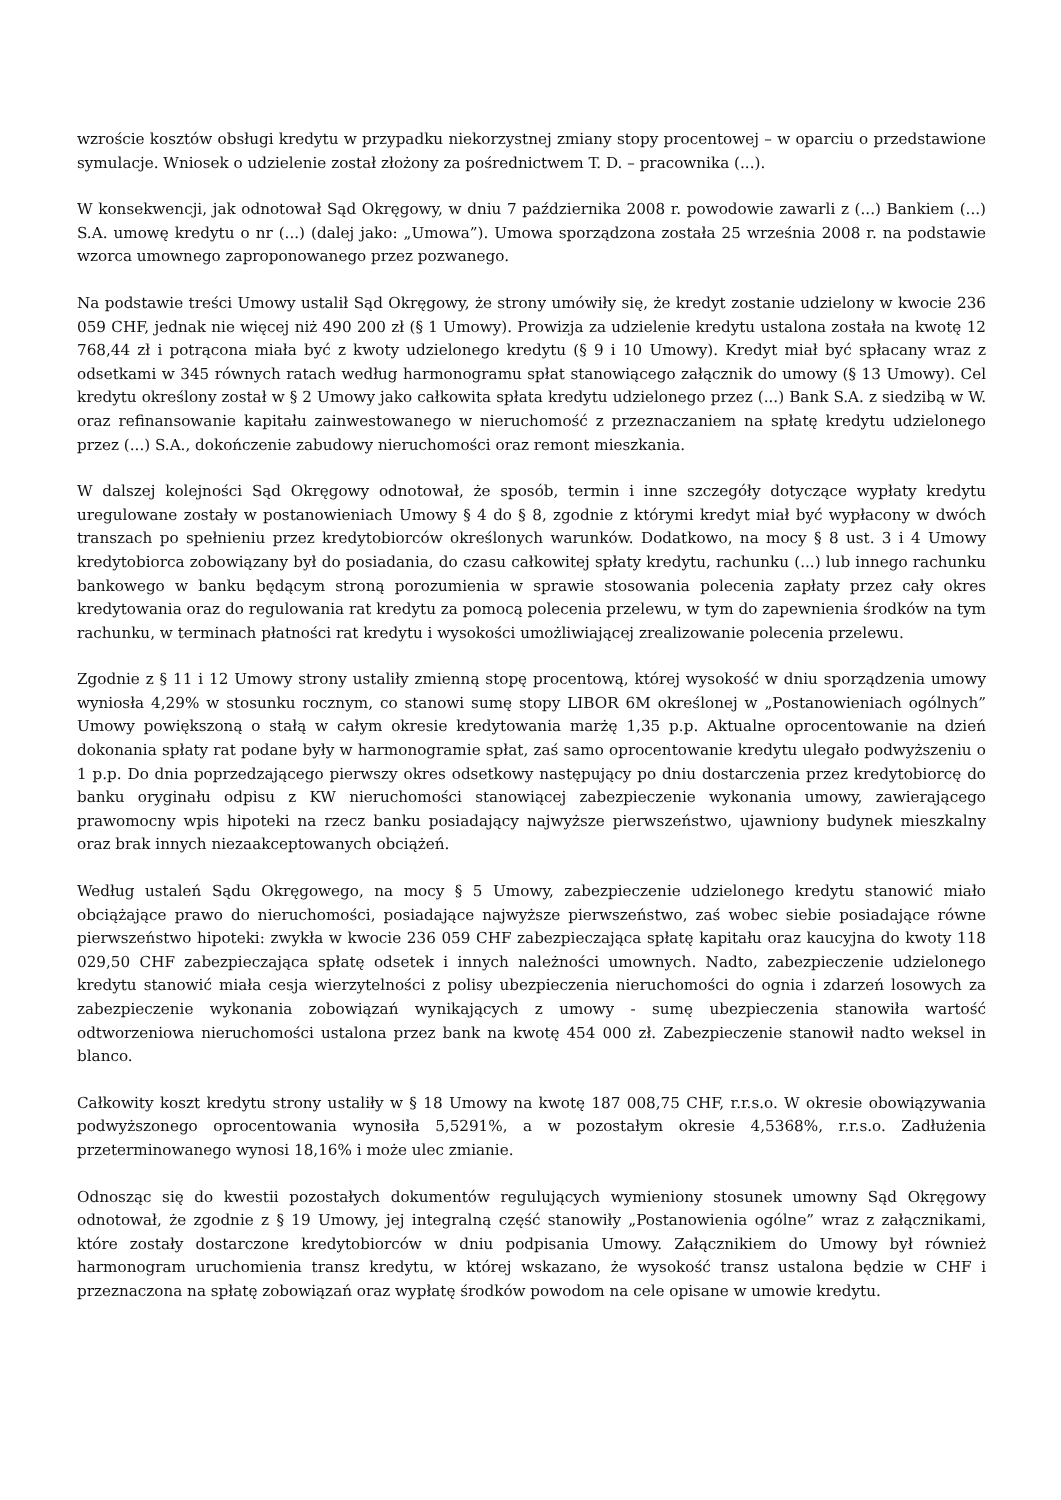wzroście kosztów obsługi kredytu w przypadku niekorzystnej zmiany stopy procentowej – w oparciu o przedstawione symulacje. Wniosek o udzielenie został złożony za pośrednictwem T. D. – pracownika (...).
W konsekwencji, jak odnotował Sąd Okręgowy, w dniu 7 października 2008 r. powodowie zawarli z (...) Bankiem (...) S.A. umowę kredytu o nr (...) (dalej jako: „Umowa”). Umowa sporządzona została 25 września 2008 r. na podstawie wzorca umownego zaproponowanego przez pozwanego.
Na podstawie treści Umowy ustalił Sąd Okręgowy, że strony umówiły się, że kredyt zostanie udzielony w kwocie 236 059 CHF, jednak nie więcej niż 490 200 zł (§ 1 Umowy). Prowizja za udzielenie kredytu ustalona została na kwotę 12 768,44 zł i potrącona miała być z kwoty udzielonego kredytu (§ 9 i 10 Umowy). Kredyt miał być spłacany wraz z odsetkami w 345 równych ratach według harmonogramu spłat stanowiącego załącznik do umowy (§ 13 Umowy). Cel kredytu określony został w § 2 Umowy jako całkowita spłata kredytu udzielonego przez (...) Bank S.A. z siedzibą w W. oraz refinansowanie kapitału zainwestowanego w nieruchomość z przeznaczaniem na spłatę kredytu udzielonego przez (...) S.A., dokończenie zabudowy nieruchomości oraz remont mieszkania.
W dalszej kolejności Sąd Okręgowy odnotował, że sposób, termin i inne szczegóły dotyczące wypłaty kredytu uregulowane zostały w postanowieniach Umowy § 4 do § 8, zgodnie z którymi kredyt miał być wypłacony w dwóch transzach po spełnieniu przez kredytobiorców określonych warunków. Dodatkowo, na mocy § 8 ust. 3 i 4 Umowy kredytobiorca zobowiązany był do posiadania, do czasu całkowitej spłaty kredytu, rachunku (...) lub innego rachunku bankowego w banku będącym stroną porozumienia w sprawie stosowania polecenia zapłaty przez cały okres kredytowania oraz do regulowania rat kredytu za pomocą polecenia przelewu, w tym do zapewnienia środków na tym rachunku, w terminach płatności rat kredytu i wysokości umożliwiającej zrealizowanie polecenia przelewu.
Zgodnie z § 11 i 12 Umowy strony ustaliły zmienną stopę procentową, której wysokość w dniu sporządzenia umowy wyniosła 4,29% w stosunku rocznym, co stanowi sumę stopy LIBOR 6M określonej w „Postanowieniach ogólnych” Umowy powiększoną o stałą w całym okresie kredytowania marżę 1,35 p.p. Aktualne oprocentowanie na dzień dokonania spłaty rat podane były w harmonogramie spłat, zaś samo oprocentowanie kredytu ulegało podwyższeniu o 1 p.p. Do dnia poprzedzającego pierwszy okres odsetkowy następujący po dniu dostarczenia przez kredytobiorcę do banku oryginału odpisu z KW nieruchomości stanowiącej zabezpieczenie wykonania umowy, zawierającego prawomocny wpis hipoteki na rzecz banku posiadający najwyższe pierwszeństwo, ujawniony budynek mieszkalny oraz brak innych niezaakceptowanych obciążeń.
Według ustaleń Sądu Okręgowego, na mocy § 5 Umowy, zabezpieczenie udzielonego kredytu stanowić miało obciążające prawo do nieruchomości, posiadające najwyższe pierwszeństwo, zaś wobec siebie posiadające równe pierwszeństwo hipoteki: zwykła w kwocie 236 059 CHF zabezpieczająca spłatę kapitału oraz kaucyjna do kwoty 118 029,50 CHF zabezpieczająca spłatę odsetek i innych należności umownych. Nadto, zabezpieczenie udzielonego kredytu stanowić miała cesja wierzytelności z polisy ubezpieczenia nieruchomości do ognia i zdarzeń losowych za zabezpieczenie wykonania zobowiązań wynikających z umowy - sumę ubezpieczenia stanowiła wartość odtworzeniowa nieruchomości ustalona przez bank na kwotę 454 000 zł. Zabezpieczenie stanowił nadto weksel in blanco.
Całkowity koszt kredytu strony ustaliły w § 18 Umowy na kwotę 187 008,75 CHF, r.r.s.o. W okresie obowiązywania podwyższonego oprocentowania wynosiła 5,5291%, a w pozostałym okresie 4,5368%, r.r.s.o. Zadłużenia przeterminowanego wynosi 18,16% i może ulec zmianie.
Odnosząc się do kwestii pozostałych dokumentów regulujących wymieniony stosunek umowny Sąd Okręgowy odnotował, że zgodnie z § 19 Umowy, jej integralną część stanowiły „Postanowienia ogólne” wraz z załącznikami, które zostały dostarczone kredytobiorców w dniu podpisania Umowy. Załącznikiem do Umowy był również harmonogram uruchomienia transz kredytu, w której wskazano, że wysokość transz ustalona będzie w CHF i przeznaczona na spłatę zobowiązań oraz wypłatę środków powodom na cele opisane w umowie kredytu.